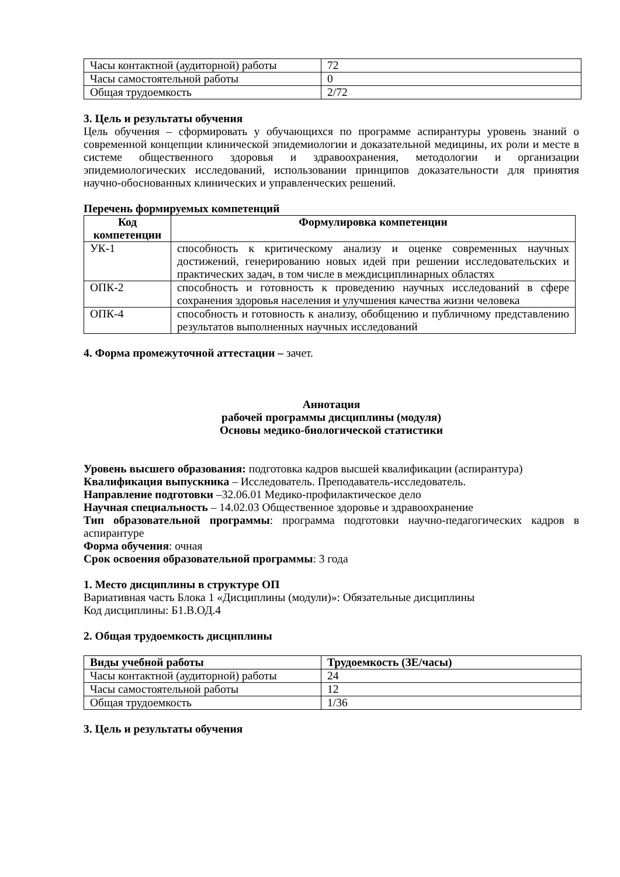| Часы контактной (аудиторной) работы | 72 |
| Часы самостоятельной работы | 0 |
| Общая трудоемкость | 2/72 |
3. Цель и результаты обучения
Цель обучения – сформировать у обучающихся по программе аспирантуры уровень знаний о современной концепции клинической эпидемиологии и доказательной медицины, их роли и месте в системе общественного здоровья и здравоохранения, методологии и организации эпидемиологических исследований, использовании принципов доказательности для принятия научно-обоснованных клинических и управленческих решений.
Перечень формируемых компетенций
| Код компетенции | Формулировка компетенции |
| --- | --- |
| УК-1 | способность к критическому анализу и оценке современных научных достижений, генерированию новых идей при решении исследовательских и практических задач, в том числе в междисциплинарных областях |
| ОПК-2 | способность и готовность к проведению научных исследований в сфере сохранения здоровья населения и улучшения качества жизни человека |
| ОПК-4 | способность и готовность к анализу, обобщению и публичному представлению результатов выполненных научных исследований |
4. Форма промежуточной аттестации – зачет.
Аннотация
рабочей программы дисциплины (модуля)
Основы медико-биологической статистики
Уровень высшего образования: подготовка кадров высшей квалификации (аспирантура)
Квалификация выпускника – Исследователь. Преподаватель-исследователь.
Направление подготовки –32.06.01 Медико-профилактическое дело
Научная специальность – 14.02.03 Общественное здоровье и здравоохранение
Тип образовательной программы: программа подготовки научно-педагогических кадров в аспирантуре
Форма обучения: очная
Срок освоения образовательной программы: 3 года
1. Место дисциплины в структуре ОП
Вариативная часть Блока 1 «Дисциплины (модули)»: Обязательные дисциплины
Код дисциплины: Б1.В.ОД.4
2. Общая трудоемкость дисциплины
| Виды учебной работы | Трудоемкость (ЗЕ/часы) |
| --- | --- |
| Часы контактной (аудиторной) работы | 24 |
| Часы самостоятельной работы | 12 |
| Общая трудоемкость | 1/36 |
3. Цель и результаты обучения